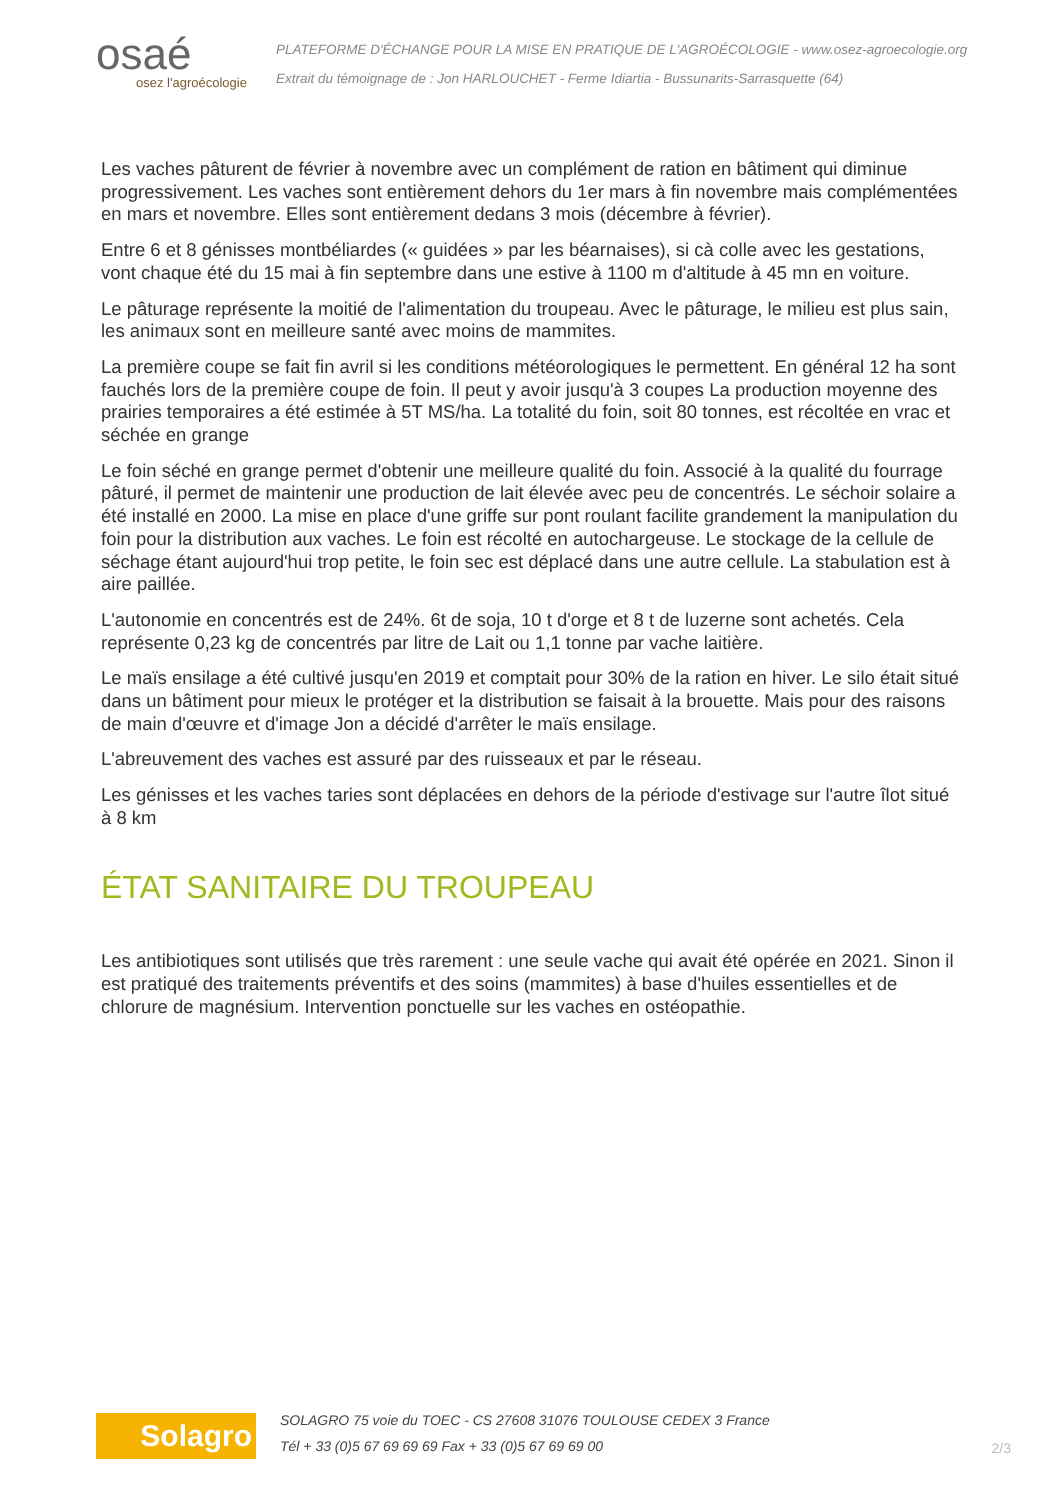osaé
osez l'agroécologie
PLATEFORME D'ÉCHANGE POUR LA MISE EN PRATIQUE DE L'AGROÉCOLOGIE - www.osez-agroecologie.org
Extrait du témoignage de : Jon HARLOUCHET - Ferme Idiartia - Bussunarits-Sarrasquette (64)
Les vaches pâturent de février à novembre avec un complément de ration en bâtiment qui diminue progressivement. Les vaches sont entièrement dehors du 1er mars à fin novembre mais complémentées en mars et novembre. Elles sont entièrement dedans 3 mois (décembre à février).
Entre 6 et 8 génisses montbéliardes (« guidées » par les béarnaises), si cà colle avec les gestations, vont chaque été du 15 mai à fin septembre dans une estive à 1100 m d'altitude à 45 mn en voiture.
Le pâturage représente la moitié de l'alimentation du troupeau. Avec le pâturage, le milieu est plus sain, les animaux sont en meilleure santé avec moins de mammites.
La première coupe se fait fin avril si les conditions météorologiques le permettent. En général 12 ha sont fauchés lors de la première coupe de foin. Il peut y avoir jusqu'à 3 coupes La production moyenne des prairies temporaires a été estimée à 5T MS/ha. La totalité du foin, soit 80 tonnes, est récoltée en vrac et séchée en grange
Le foin séché en grange permet d'obtenir une meilleure qualité du foin. Associé à la qualité du fourrage pâturé, il permet de maintenir une production de lait élevée avec peu de concentrés. Le séchoir solaire a été installé en 2000. La mise en place d'une griffe sur pont roulant facilite grandement la manipulation du foin pour la distribution aux vaches. Le foin est récolté en autochargeuse. Le stockage de la cellule de séchage étant aujourd'hui trop petite, le foin sec est déplacé dans une autre cellule. La stabulation est à aire paillée.
L'autonomie en concentrés est de 24%. 6t de soja, 10 t d'orge et 8 t de luzerne sont achetés. Cela représente 0,23 kg de concentrés par litre de Lait ou 1,1 tonne par vache laitière.
Le maïs ensilage a été cultivé jusqu'en 2019 et comptait pour 30% de la ration en hiver. Le silo était situé dans un bâtiment pour mieux le protéger et la distribution se faisait à la brouette. Mais pour des raisons de main d'œuvre et d'image Jon a décidé d'arrêter le maïs ensilage.
L'abreuvement des vaches est assuré par des ruisseaux et par le réseau.
Les génisses et les vaches taries sont déplacées en dehors de la période d'estivage sur l'autre îlot situé à 8 km
ÉTAT SANITAIRE DU TROUPEAU
Les antibiotiques sont utilisés que très rarement : une seule vache qui avait été opérée en 2021. Sinon il est pratiqué des traitements préventifs et des soins (mammites) à base d'huiles essentielles et de chlorure de magnésium. Intervention ponctuelle sur les vaches en ostéopathie.
Solagro
SOLAGRO 75 voie du TOEC - CS 27608 31076 TOULOUSE CEDEX 3 France
Tél + 33 (0)5 67 69 69 69 Fax + 33 (0)5 67 69 69 00
2/3